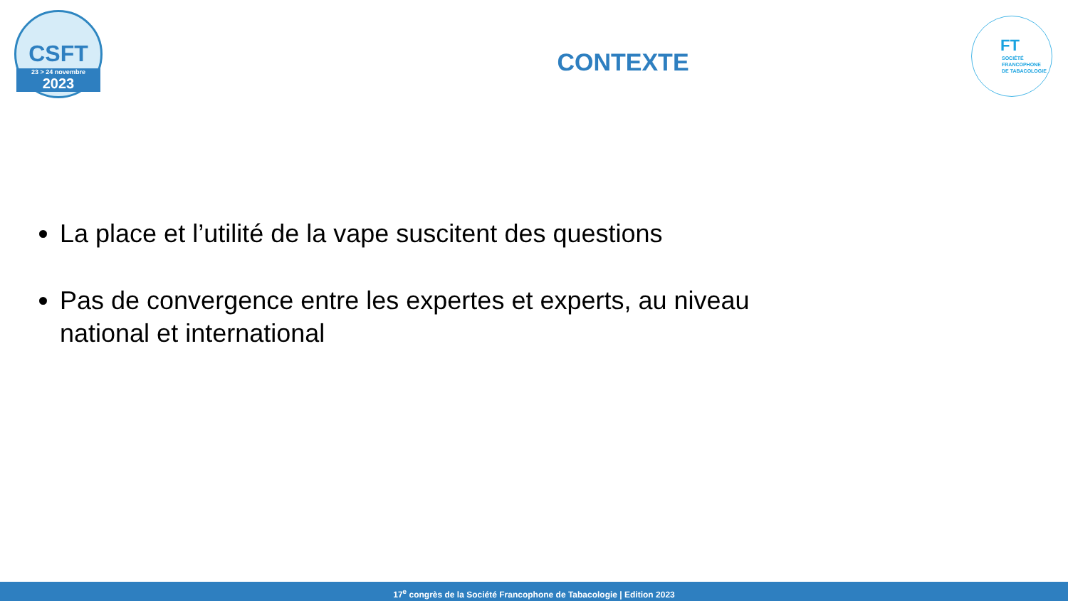CSFT
23 > 24 novembre
2023
FT
SOCIÉTÉ
FRANCOPHONE
DE TABACOLOGIE
CONTEXTE
La place et l’utilité de la vape suscitent des questions
Pas de convergence entre les expertes et experts, au niveau national et international
17<sup>e</sup> congrès de la Société Francophone de Tabacologie | Edition 2023